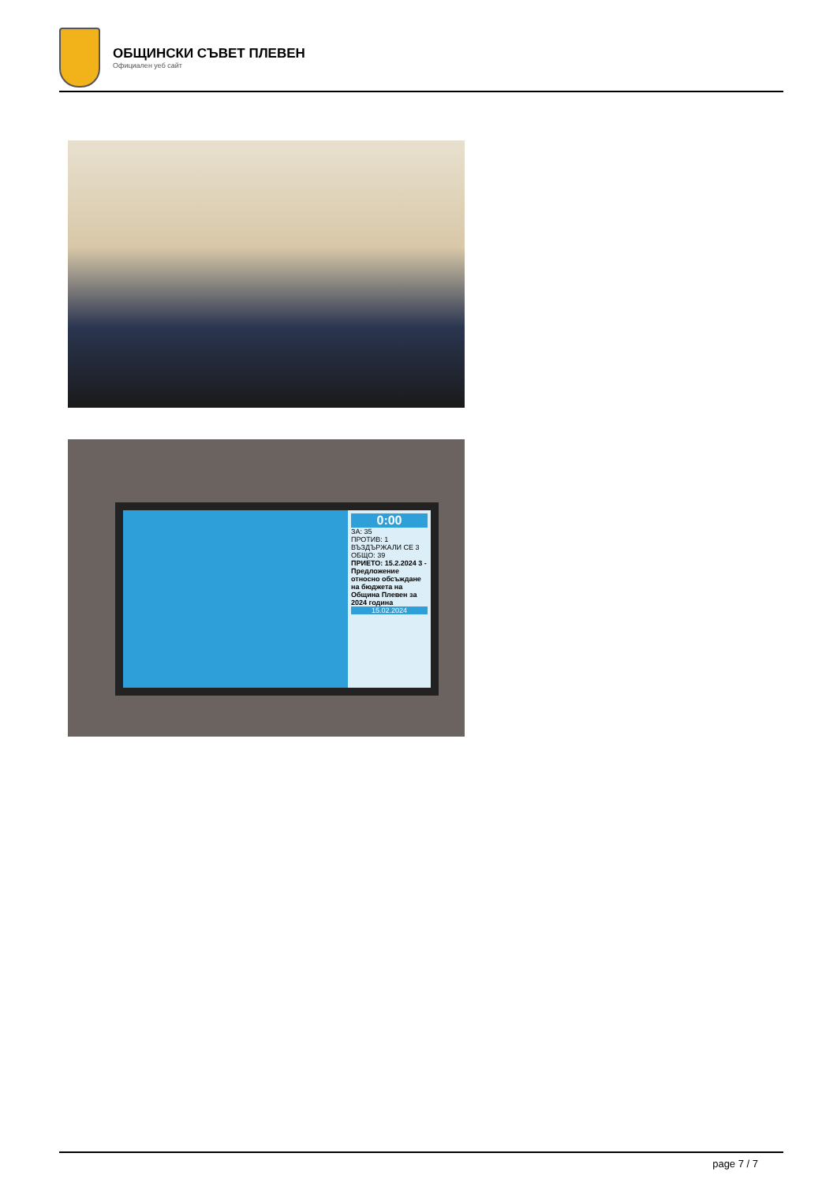ОБЩИНСКИ СЪВЕТ ПЛЕВЕН
Официален уеб сайт
0:00
ЗА: 35
ПРОТИВ: 1
ВЪЗДЪРЖАЛИ СЕ 3
ОБЩО: 39
ПРИЕТО: 15.2.2024 3 - Предложение относно обсъждане на бюджета на Община Плевен за 2024 година
15.02.2024
page 7 / 7